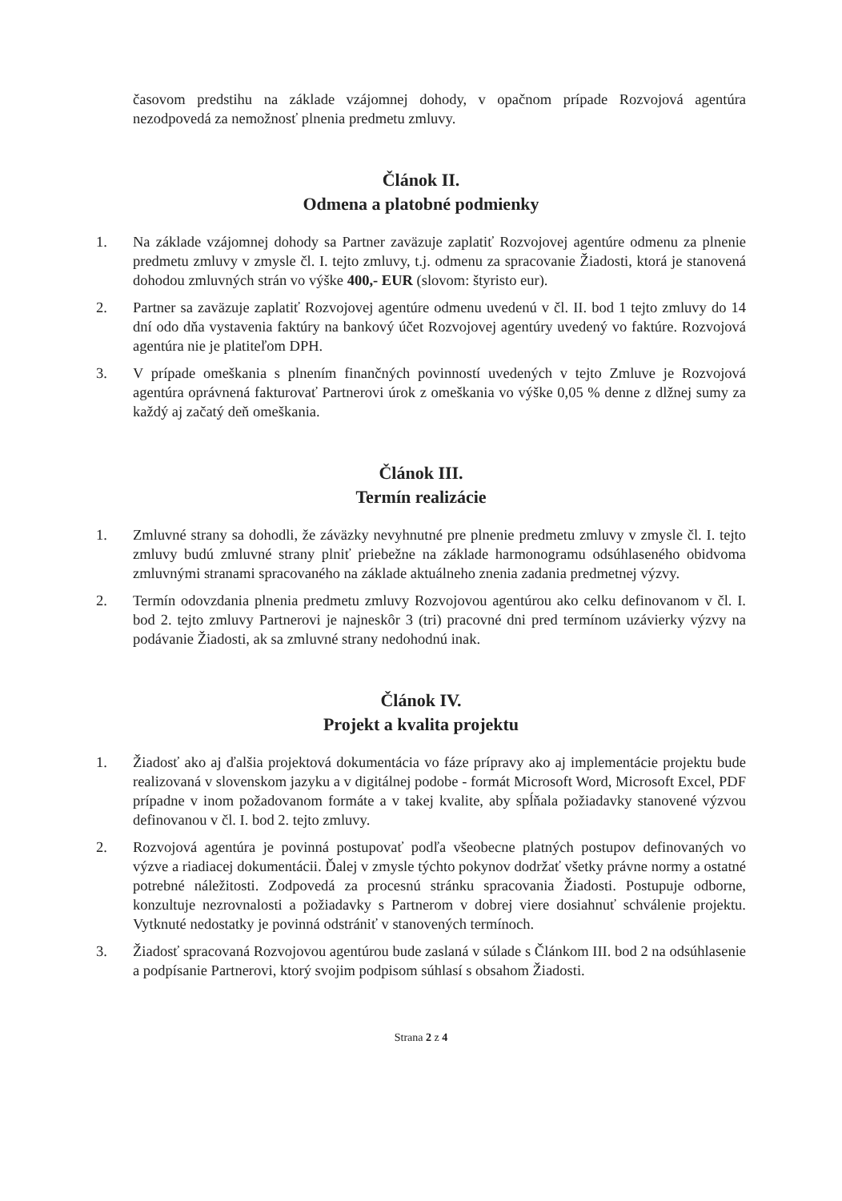časovom predstihu na základe vzájomnej dohody, v opačnom prípade Rozvojová agentúra nezodpovedá za nemožnosť plnenia predmetu zmluvy.
Článok II.
Odmena a platobné podmienky
1. Na základe vzájomnej dohody sa Partner zaväzuje zaplatiť Rozvojovej agentúre odmenu za plnenie predmetu zmluvy v zmysle čl. I. tejto zmluvy, t.j. odmenu za spracovanie Žiadosti, ktorá je stanovená dohodou zmluvných strán vo výške 400,- EUR (slovom: štyristo eur).
2. Partner sa zaväzuje zaplatiť Rozvojovej agentúre odmenu uvedenú v čl. II. bod 1 tejto zmluvy do 14 dní odo dňa vystavenia faktúry na bankový účet Rozvojovej agentúry uvedený vo faktúre. Rozvojová agentúra nie je platiteľom DPH.
3. V prípade omeškania s plnením finančných povinností uvedených v tejto Zmluve je Rozvojová agentúra oprávnená fakturovať Partnerovi úrok z omeškania vo výške 0,05 % denne z dlžnej sumy za každý aj začatý deň omeškania.
Článok III.
Termín realizácie
1. Zmluvné strany sa dohodli, že záväzky nevyhnutné pre plnenie predmetu zmluvy v zmysle čl. I. tejto zmluvy budú zmluvné strany plniť priebežne na základe harmonogramu odsúhlaseného obidvoma zmluvnými stranami spracovaného na základe aktuálneho znenia zadania predmetnej výzvy.
2. Termín odovzdania plnenia predmetu zmluvy Rozvojovou agentúrou ako celku definovanom v čl. I. bod 2. tejto zmluvy Partnerovi je najneskôr 3 (tri) pracovné dni pred termínom uzávierky výzvy na podávanie Žiadosti, ak sa zmluvné strany nedohodnú inak.
Článok IV.
Projekt a kvalita projektu
1. Žiadosť ako aj ďalšia projektová dokumentácia vo fáze prípravy ako aj implementácie projektu bude realizovaná v slovenskom jazyku a v digitálnej podobe - formát Microsoft Word, Microsoft Excel, PDF prípadne v inom požadovanom formáte a v takej kvalite, aby spĺňala požiadavky stanovené výzvou definovanou v čl. I. bod 2. tejto zmluvy.
2. Rozvojová agentúra je povinná postupovať podľa všeobecne platných postupov definovaných vo výzve a riadiacej dokumentácii. Ďalej v zmysle týchto pokynov dodržať všetky právne normy a ostatné potrebné náležitosti. Zodpovedá za procesnú stránku spracovania Žiadosti. Postupuje odborne, konzultuje nezrovnalosti a požiadavky s Partnerom v dobrej viere dosiahnuť schválenie projektu. Vytknuté nedostatky je povinná odstrániť v stanovených termínoch.
3. Žiadosť spracovaná Rozvojovou agentúrou bude zaslaná v súlade s Článkom III. bod 2 na odsúhlasenie a podpísanie Partnerovi, ktorý svojim podpisom súhlasí s obsahom Žiadosti.
Strana 2 z 4